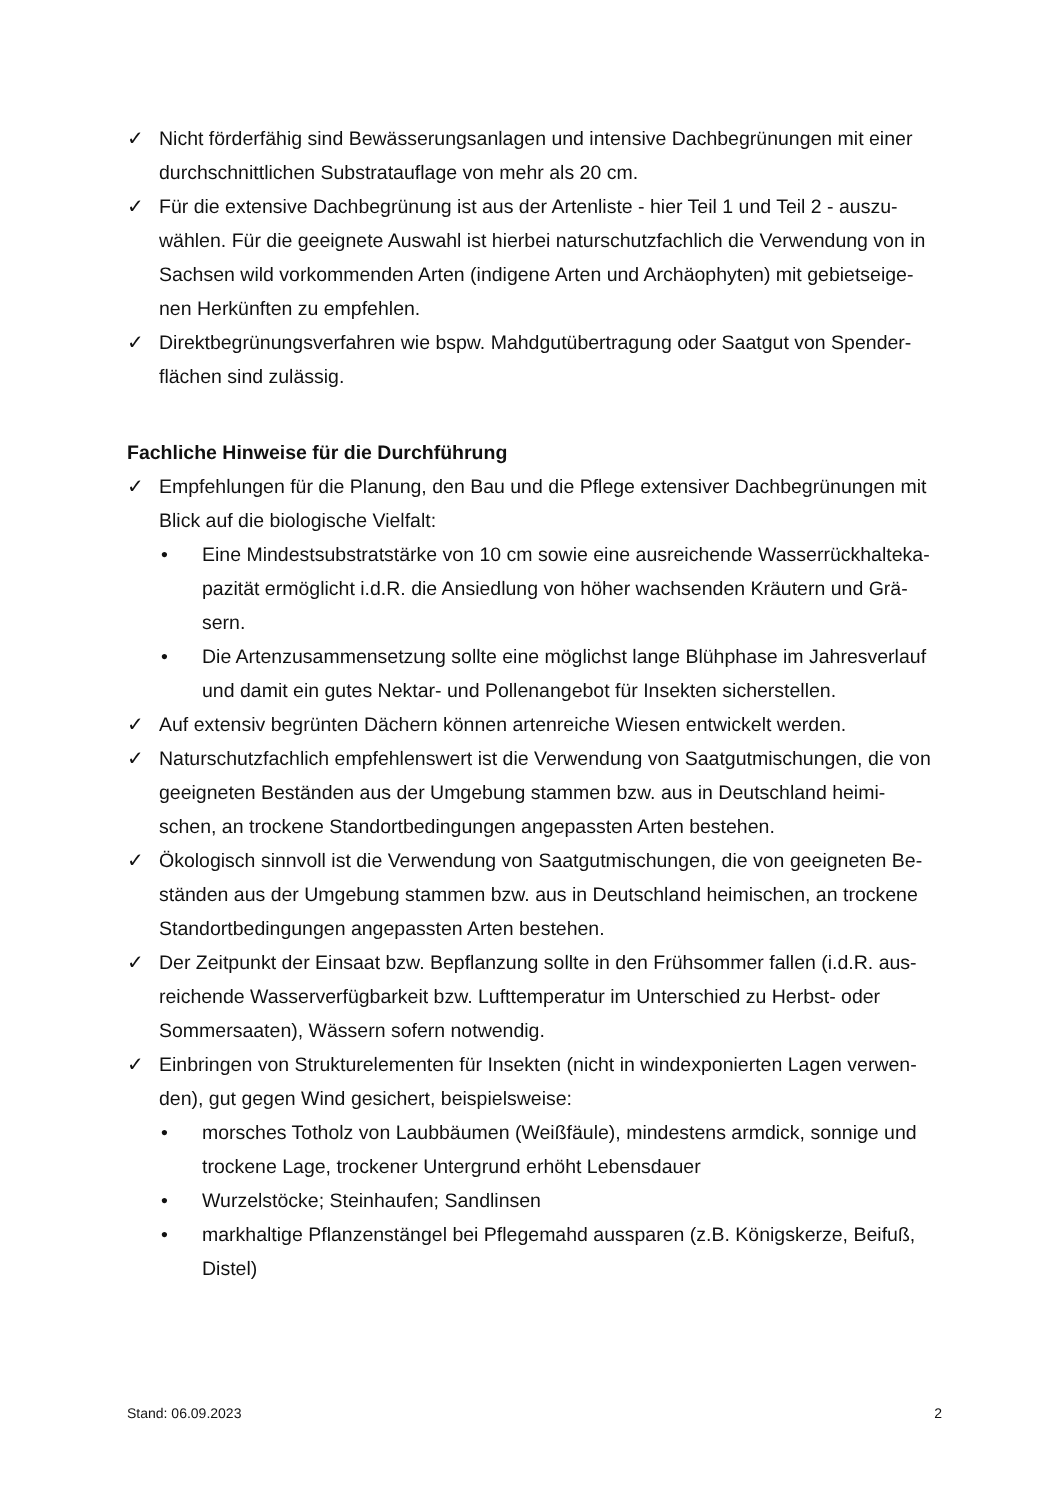✓ Nicht förderfähig sind Bewässerungsanlagen und intensive Dachbegrünungen mit einer durchschnittlichen Substratauflage von mehr als 20 cm.
✓ Für die extensive Dachbegrünung ist aus der Artenliste - hier Teil 1 und Teil 2 - auszu-wählen. Für die geeignete Auswahl ist hierbei naturschutzfachlich die Verwendung von in Sachsen wild vorkommenden Arten (indigene Arten und Archäophyten) mit gebietseige-nen Herkünften zu empfehlen.
✓ Direktbegrünungsverfahren wie bspw. Mahdgutübertragung oder Saatgut von Spender-flächen sind zulässig.
Fachliche Hinweise für die Durchführung
✓ Empfehlungen für die Planung, den Bau und die Pflege extensiver Dachbegrünungen mit Blick auf die biologische Vielfalt:
• Eine Mindestsubstratstärke von 10 cm sowie eine ausreichende Wasserrückhalteka-pazität ermöglicht i.d.R. die Ansiedlung von höher wachsenden Kräutern und Grä-sern.
• Die Artenzusammensetzung sollte eine möglichst lange Blühphase im Jahresverlauf und damit ein gutes Nektar- und Pollenangebot für Insekten sicherstellen.
✓ Auf extensiv begrünten Dächern können artenreiche Wiesen entwickelt werden.
✓ Naturschutzfachlich empfehlenswert ist die Verwendung von Saatgutmischungen, die von geeigneten Beständen aus der Umgebung stammen bzw. aus in Deutschland heimi-schen, an trockene Standortbedingungen angepassten Arten bestehen.
✓ Ökologisch sinnvoll ist die Verwendung von Saatgutmischungen, die von geeigneten Be-ständen aus der Umgebung stammen bzw. aus in Deutschland heimischen, an trockene Standortbedingungen angepassten Arten bestehen.
✓ Der Zeitpunkt der Einsaat bzw. Bepflanzung sollte in den Frühsommer fallen (i.d.R. aus-reichende Wasserverfügbarkeit bzw. Lufttemperatur im Unterschied zu Herbst- oder Sommersaaten), Wässern sofern notwendig.
✓ Einbringen von Strukturelementen für Insekten (nicht in windexponierten Lagen verwen-den), gut gegen Wind gesichert, beispielsweise:
• morsches Totholz von Laubbäumen (Weißfäule), mindestens armdick, sonnige und trockene Lage, trockener Untergrund erhöht Lebensdauer
• Wurzelstöcke; Steinhaufen; Sandlinsen
• markhaltige Pflanzenstängel bei Pflegemahd aussparen (z.B. Königskerze, Beifuß, Distel)
Stand: 06.09.2023 2